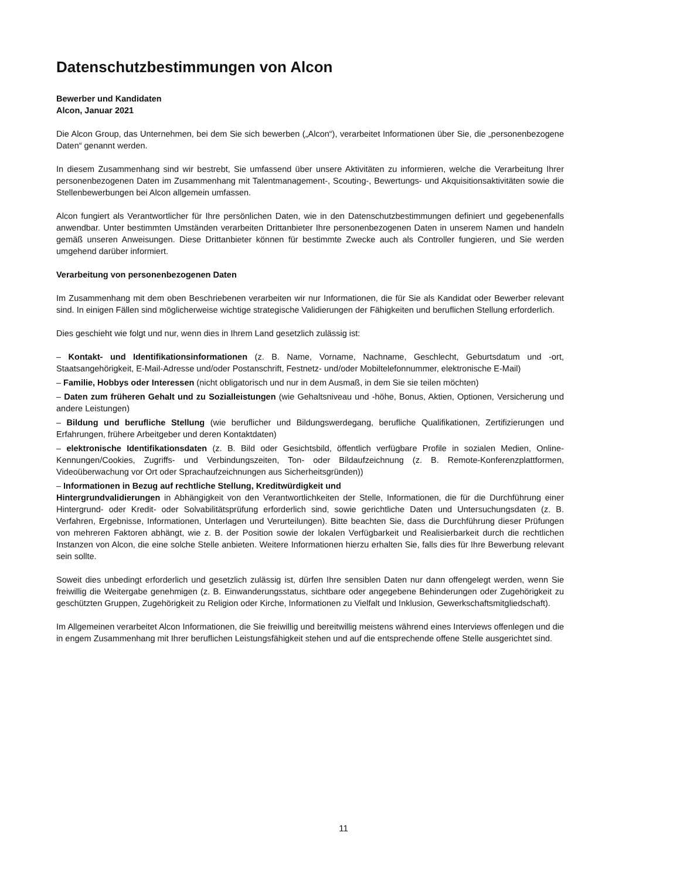Datenschutzbestimmungen von Alcon
Bewerber und Kandidaten
Alcon, Januar 2021
Die Alcon Group, das Unternehmen, bei dem Sie sich bewerben („Alcon“), verarbeitet Informationen über Sie, die „personenbezogene Daten“ genannt werden.
In diesem Zusammenhang sind wir bestrebt, Sie umfassend über unsere Aktivitäten zu informieren, welche die Verarbeitung Ihrer personenbezogenen Daten im Zusammenhang mit Talentmanagement-, Scouting-, Bewertungs- und Akquisitionsaktivitäten sowie die Stellenbewerbungen bei Alcon allgemein umfassen.
Alcon fungiert als Verantwortlicher für Ihre persönlichen Daten, wie in den Datenschutzbestimmungen definiert und gegebenenfalls anwendbar. Unter bestimmten Umständen verarbeiten Drittanbieter Ihre personenbezogenen Daten in unserem Namen und handeln gemäß unseren Anweisungen. Diese Drittanbieter können für bestimmte Zwecke auch als Controller fungieren, und Sie werden umgehend darüber informiert.
Verarbeitung von personenbezogenen Daten
Im Zusammenhang mit dem oben Beschriebenen verarbeiten wir nur Informationen, die für Sie als Kandidat oder Bewerber relevant sind. In einigen Fällen sind möglicherweise wichtige strategische Validierungen der Fähigkeiten und beruflichen Stellung erforderlich.
Dies geschieht wie folgt und nur, wenn dies in Ihrem Land gesetzlich zulässig ist:
– Kontakt- und Identifikationsinformationen (z. B. Name, Vorname, Nachname, Geschlecht, Geburtsdatum und -ort, Staatsangehörigkeit, E-Mail-Adresse und/oder Postanschrift, Festnetz- und/oder Mobiltelefonnummer, elektronische E-Mail)
– Familie, Hobbys oder Interessen (nicht obligatorisch und nur in dem Ausmaß, in dem Sie sie teilen möchten)
– Daten zum früheren Gehalt und zu Sozialleistungen (wie Gehaltsniveau und -höhe, Bonus, Aktien, Optionen, Versicherung und andere Leistungen)
– Bildung und berufliche Stellung (wie beruflicher und Bildungswerdegang, berufliche Qualifikationen, Zertifizierungen und Erfahrungen, frühere Arbeitgeber und deren Kontaktdaten)
– elektronische Identifikationsdaten (z. B. Bild oder Gesichtsbild, öffentlich verfügbare Profile in sozialen Medien, Online- Kennungen/Cookies, Zugriffs- und Verbindungszeiten, Ton- oder Bildaufzeichnung (z. B. Remote-Konferenzplattformen, Videoüberwachung vor Ort oder Sprachaufzeichnungen aus Sicherheitsgründen))
– Informationen in Bezug auf rechtliche Stellung, Kreditwürdigkeit und
Hintergrundvalidierungen in Abhängigkeit von den Verantwortlichkeiten der Stelle, Informationen, die für die Durchführung einer Hintergrund- oder Kredit- oder Solvabilitätsprüfung erforderlich sind, sowie gerichtliche Daten und Untersuchungsdaten (z. B. Verfahren, Ergebnisse, Informationen, Unterlagen und Verurteilungen). Bitte beachten Sie, dass die Durchführung dieser Prüfungen von mehreren Faktoren abhängt, wie z. B. der Position sowie der lokalen Verfügbarkeit und Realisierbarkeit durch die rechtlichen Instanzen von Alcon, die eine solche Stelle anbieten. Weitere Informationen hierzu erhalten Sie, falls dies für Ihre Bewerbung relevant sein sollte.
Soweit dies unbedingt erforderlich und gesetzlich zulässig ist, dürfen Ihre sensiblen Daten nur dann offengelegt werden, wenn Sie freiwillig die Weitergabe genehmigen (z. B. Einwanderungsstatus, sichtbare oder angegebene Behinderungen oder Zugehörigkeit zu geschützten Gruppen, Zugehörigkeit zu Religion oder Kirche, Informationen zu Vielfalt und Inklusion, Gewerkschaftsmitgliedschaft).
Im Allgemeinen verarbeitet Alcon Informationen, die Sie freiwillig und bereitwillig meistens während eines Interviews offenlegen und die in engem Zusammenhang mit Ihrer beruflichen Leistungsfähigkeit stehen und auf die entsprechende offene Stelle ausgerichtet sind.
11